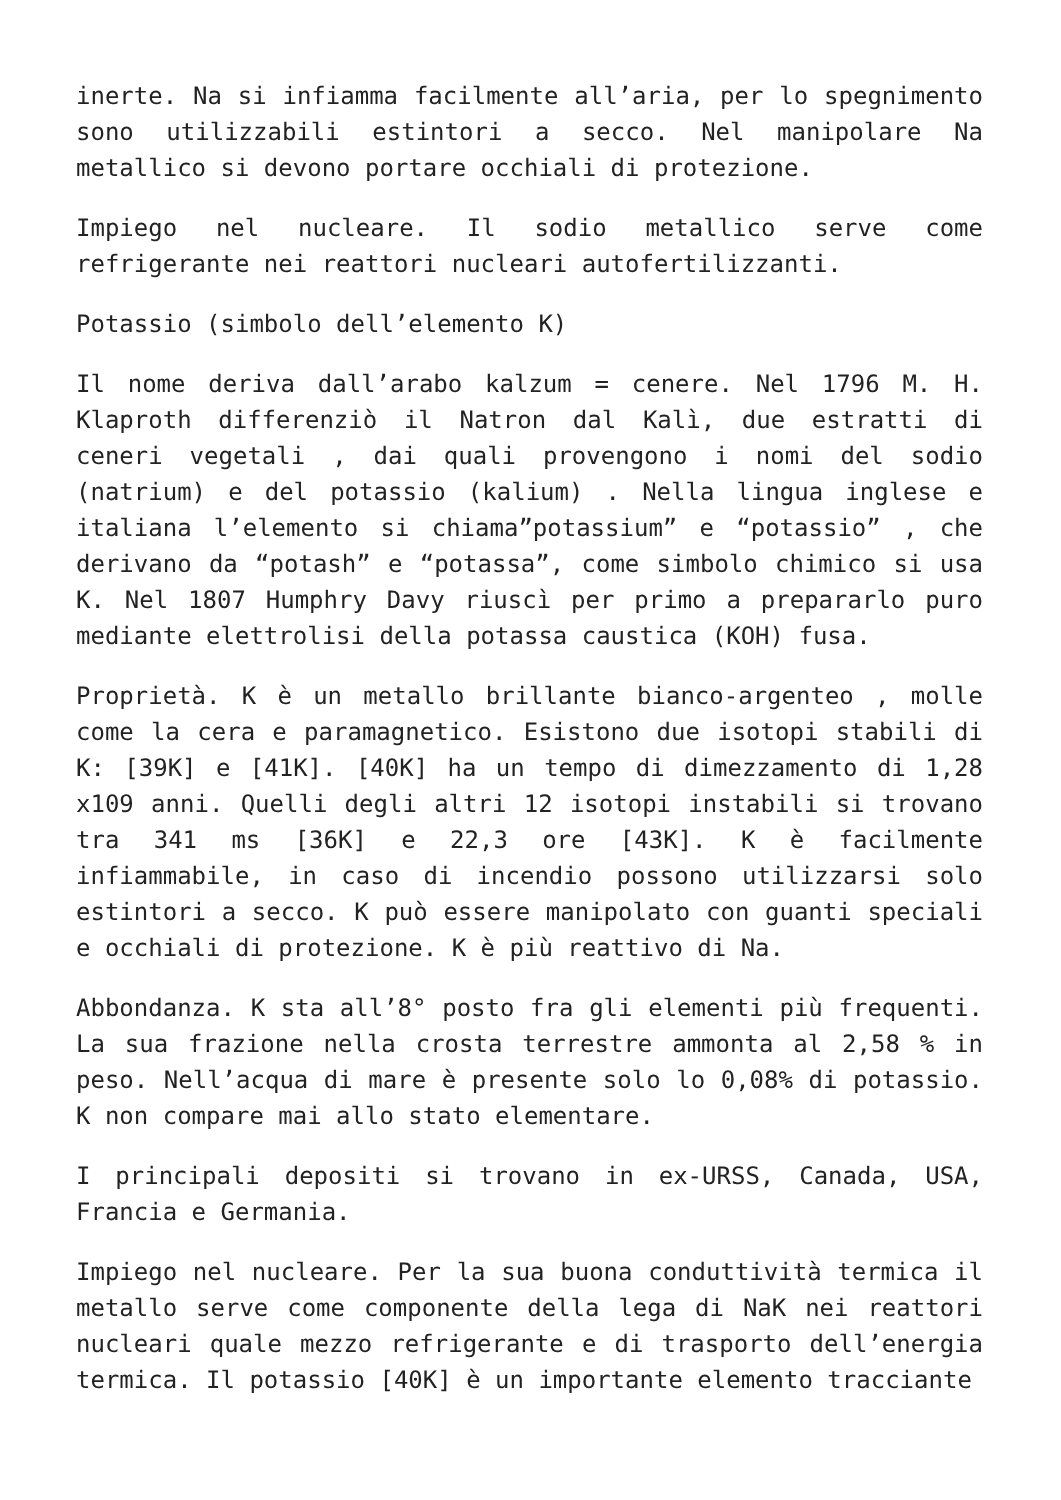inerte. Na si infiamma facilmente all’aria, per lo spegnimento sono utilizzabili estintori a secco. Nel manipolare Na metallico si devono portare occhiali di protezione.
Impiego nel nucleare. Il sodio metallico serve come refrigerante nei reattori nucleari autofertilizzanti.
Potassio (simbolo dell’elemento K)
Il nome deriva dall’arabo kalzum = cenere. Nel 1796 M. H. Klaproth differenziò il Natron dal Kalì, due estratti di ceneri vegetali , dai quali provengono i nomi del sodio (natrium) e del potassio (kalium) . Nella lingua inglese e italiana l’elemento si chiama”potassium” e “potassio” , che derivano da “potash” e “potassa”, come simbolo chimico si usa K. Nel 1807 Humphry Davy riuscì per primo a prepararlo puro mediante elettrolisi della potassa caustica (KOH) fusa.
Proprietà. K è un metallo brillante bianco-argenteo , molle come la cera e paramagnetico. Esistono due isotopi stabili di K: [39K] e [41K]. [40K] ha un tempo di dimezzamento di 1,28 x109 anni. Quelli degli altri 12 isotopi instabili si trovano tra 341 ms [36K] e 22,3 ore [43K]. K è facilmente infiammabile, in caso di incendio possono utilizzarsi solo estintori a secco. K può essere manipolato con guanti speciali e occhiali di protezione. K è più reattivo di Na.
Abbondanza. K sta all’8° posto fra gli elementi più frequenti. La sua frazione nella crosta terrestre ammonta al 2,58 % in peso. Nell’acqua di mare è presente solo lo 0,08% di potassio. K non compare mai allo stato elementare.
I principali depositi si trovano in ex-URSS, Canada, USA, Francia e Germania.
Impiego nel nucleare. Per la sua buona conduttività termica il metallo serve come componente della lega di NaK nei reattori nucleari quale mezzo refrigerante e di trasporto dell’energia termica. Il potassio [40K] è un importante elemento tracciante